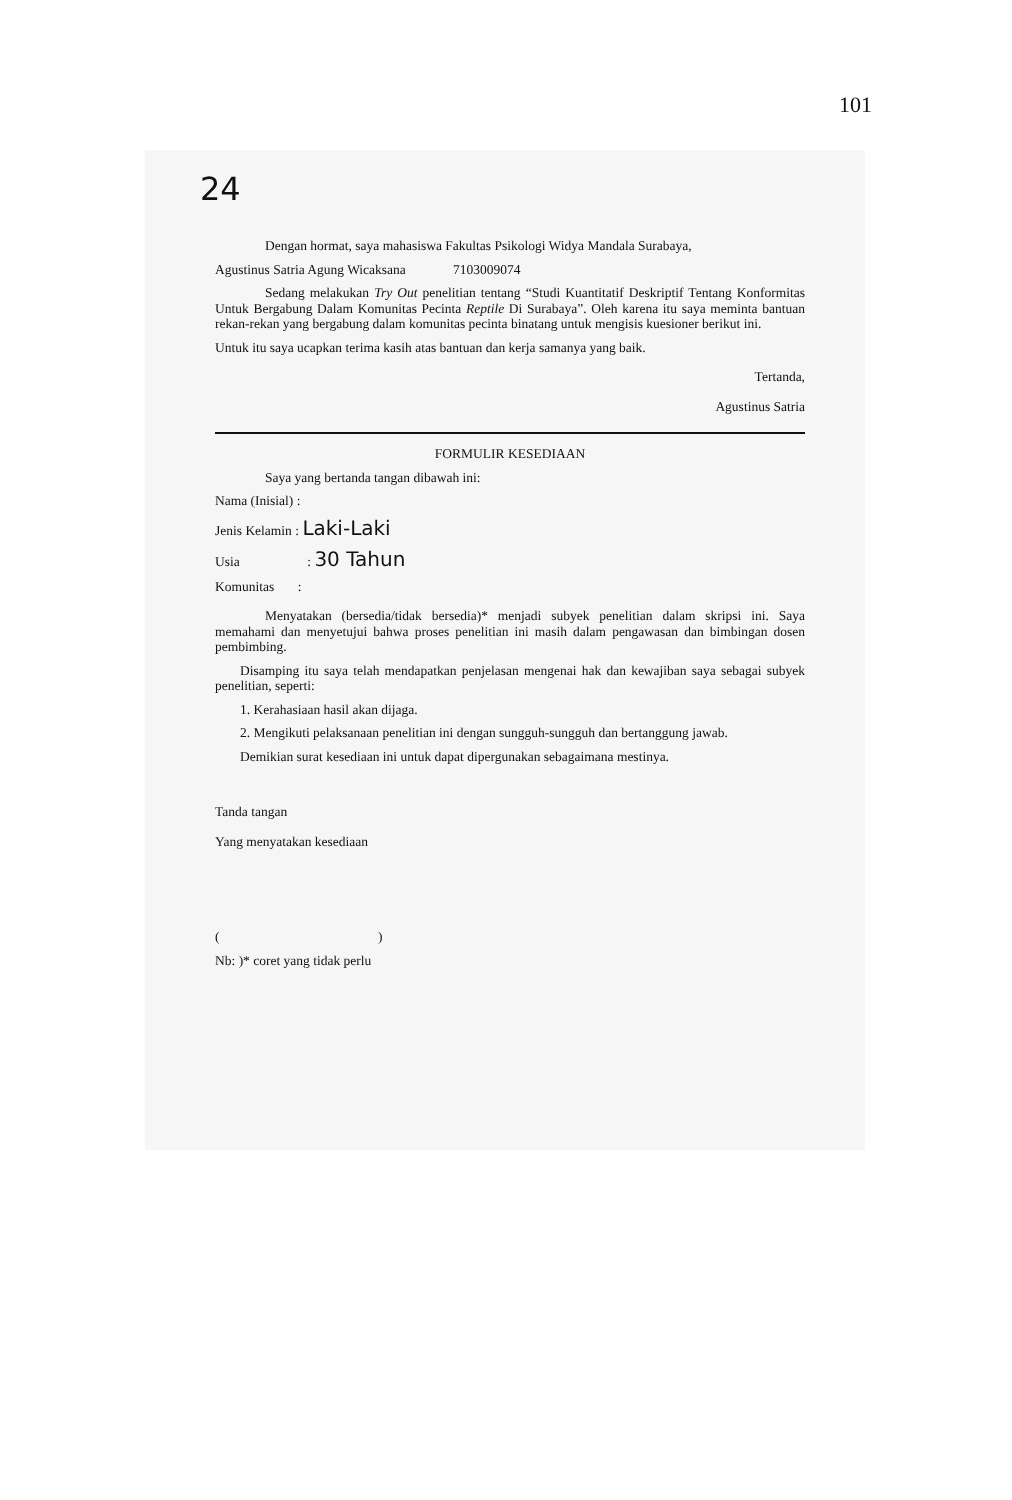101
24
Dengan hormat, saya mahasiswa Fakultas Psikologi Widya Mandala Surabaya,
Agustinus Satria Agung Wicaksana 7103009074
Sedang melakukan Try Out penelitian tentang “Studi Kuantitatif Deskriptif Tentang Konformitas Untuk Bergabung Dalam Komunitas Pecinta Reptile Di Surabaya”. Oleh karena itu saya meminta bantuan rekan-rekan yang bergabung dalam komunitas pecinta binatang untuk mengisis kuesioner berikut ini.
Untuk itu saya ucapkan terima kasih atas bantuan dan kerja samanya yang baik.
Tertanda,
Agustinus Satria
FORMULIR KESEDIAAN
Saya yang bertanda tangan dibawah ini:
Nama (Inisial) :
Jenis Kelamin : Laki-Laki
Usia : 30 Tahun
Komunitas :
Menyatakan (bersedia/tidak bersedia)* menjadi subyek penelitian dalam skripsi ini. Saya memahami dan menyetujui bahwa proses penelitian ini masih dalam pengawasan dan bimbingan dosen pembimbing.
Disamping itu saya telah mendapatkan penjelasan mengenai hak dan kewajiban saya sebagai subyek penelitian, seperti:
1. Kerahasiaan hasil akan dijaga.
2. Mengikuti pelaksanaan penelitian ini dengan sungguh-sungguh dan bertanggung jawab.
Demikian surat kesediaan ini untuk dapat dipergunakan sebagaimana mestinya.
Tanda tangan
Yang menyatakan kesediaan
( )
Nb: )* coret yang tidak perlu